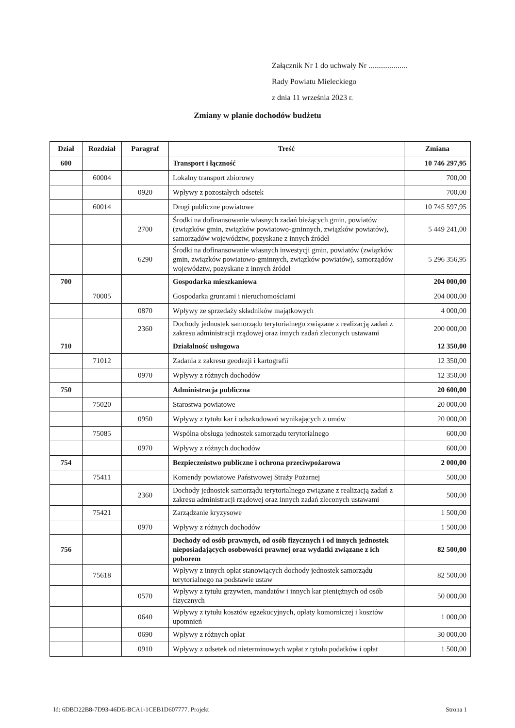Załącznik Nr 1 do uchwały Nr ....................
Rady Powiatu Mieleckiego
z dnia 11 września 2023 r.
Zmiany w planie dochodów budżetu
| Dział | Rozdział | Paragraf | Treść | Zmiana |
| --- | --- | --- | --- | --- |
| 600 | | | Transport i łączność | 10 746 297,95 |
| | 60004 | | Lokalny transport zbiorowy | 700,00 |
| | | 0920 | Wpływy z pozostałych odsetek | 700,00 |
| | 60014 | | Drogi publiczne powiatowe | 10 745 597,95 |
| | | 2700 | Środki na dofinansowanie własnych zadań bieżących gmin, powiatów (związków gmin, związków powiatowo-gminnych, związków powiatów), samorządów województw, pozyskane z innych źródeł | 5 449 241,00 |
| | | 6290 | Środki na dofinansowanie własnych inwestycji gmin, powiatów (związków gmin, związków powiatowo-gminnych, związków powiatów), samorządów województw, pozyskane z innych źródeł | 5 296 356,95 |
| 700 | | | Gospodarka mieszkaniowa | 204 000,00 |
| | 70005 | | Gospodarka gruntami i nieruchomościami | 204 000,00 |
| | | 0870 | Wpływy ze sprzedaży składników majątkowych | 4 000,00 |
| | | 2360 | Dochody jednostek samorządu terytorialnego związane z realizacją zadań z zakresu administracji rządowej oraz innych zadań zleconych ustawami | 200 000,00 |
| 710 | | | Działalność usługowa | 12 350,00 |
| | 71012 | | Zadania z zakresu geodezji i kartografii | 12 350,00 |
| | | 0970 | Wpływy z różnych dochodów | 12 350,00 |
| 750 | | | Administracja publiczna | 20 600,00 |
| | 75020 | | Starostwa powiatowe | 20 000,00 |
| | | 0950 | Wpływy z tytułu kar i odszkodowań wynikających z umów | 20 000,00 |
| | 75085 | | Wspólna obsługa jednostek samorządu terytorialnego | 600,00 |
| | | 0970 | Wpływy z różnych dochodów | 600,00 |
| 754 | | | Bezpieczeństwo publiczne i ochrona przeciwpożarowa | 2 000,00 |
| | 75411 | | Komendy powiatowe Państwowej Straży Pożarnej | 500,00 |
| | | 2360 | Dochody jednostek samorządu terytorialnego związane z realizacją zadań z zakresu administracji rządowej oraz innych zadań zleconych ustawami | 500,00 |
| | 75421 | | Zarządzanie kryzysowe | 1 500,00 |
| | | 0970 | Wpływy z różnych dochodów | 1 500,00 |
| 756 | | | Dochody od osób prawnych, od osób fizycznych i od innych jednostek nieposiadających osobowości prawnej oraz wydatki związane z ich poborem | 82 500,00 |
| | 75618 | | Wpływy z innych opłat stanowiących dochody jednostek samorządu terytorialnego na podstawie ustaw | 82 500,00 |
| | | 0570 | Wpływy z tytułu grzywien, mandatów i innych kar pieniężnych od osób fizycznych | 50 000,00 |
| | | 0640 | Wpływy z tytułu kosztów egzekucyjnych, opłaty komorniczej i kosztów upomnień | 1 000,00 |
| | | 0690 | Wpływy z różnych opłat | 30 000,00 |
| | | 0910 | Wpływy z odsetek od nieterminowych wpłat z tytułu podatków i opłat | 1 500,00 |
Id: 6DBD22B8-7D93-46DE-BCA1-1CEB1D607777. Projekt Strona 1